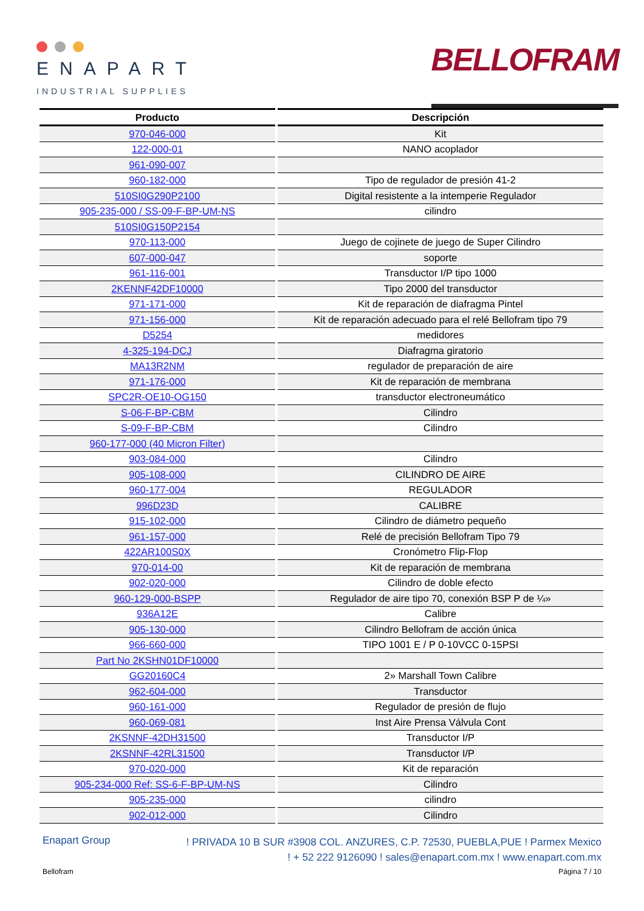ENAPART
INDUSTRIAL SUPPLIES
BELLOFRAM
| Producto | Descripción |
| --- | --- |
| 970-046-000 | Kit |
| 122-000-01 | NANO acoplador |
| 961-090-007 | |
| 960-182-000 | Tipo de regulador de presión 41-2 |
| 510SI0G290P2100 | Digital resistente a la intemperie Regulador |
| 905-235-000 / SS-09-F-BP-UM-NS | cilindro |
| 510SI0G150P2154 | |
| 970-113-000 | Juego de cojinete de juego de Super Cilindro |
| 607-000-047 | soporte |
| 961-116-001 | Transductor I/P tipo 1000 |
| 2KENNF42DF10000 | Tipo 2000 del transductor |
| 971-171-000 | Kit de reparación de diafragma Pintel |
| 971-156-000 | Kit de reparación adecuado para el relé Bellofram tipo 79 |
| D5254 | medidores |
| 4-325-194-DCJ | Diafragma giratorio |
| MA13R2NM | regulador de preparación de aire |
| 971-176-000 | Kit de reparación de membrana |
| SPC2R-OE10-OG150 | transductor electroneumático |
| S-06-F-BP-CBM | Cilindro |
| S-09-F-BP-CBM | Cilindro |
| 960-177-000 (40 Micron Filter) | |
| 903-084-000 | Cilindro |
| 905-108-000 | CILINDRO DE AIRE |
| 960-177-004 | REGULADOR |
| 996D23D | CALIBRE |
| 915-102-000 | Cilindro de diámetro pequeño |
| 961-157-000 | Relé de precisión Bellofram Tipo 79 |
| 422AR100S0X | Cronómetro Flip-Flop |
| 970-014-00 | Kit de reparación de membrana |
| 902-020-000 | Cilindro de doble efecto |
| 960-129-000-BSPP | Regulador de aire tipo 70, conexión BSP P de ¼» |
| 936A12E | Calibre |
| 905-130-000 | Cilindro Bellofram de acción única |
| 966-660-000 | TIPO 1001 E / P 0-10VCC 0-15PSI |
| Part No 2KSHN01DF10000 | |
| GG20160C4 | 2» Marshall Town Calibre |
| 962-604-000 | Transductor |
| 960-161-000 | Regulador de presión de flujo |
| 960-069-081 | Inst Aire Prensa Válvula Cont |
| 2KSNNF-42DH31500 | Transductor I/P |
| 2KSNNF-42RL31500 | Transductor I/P |
| 970-020-000 | Kit de reparación |
| 905-234-000 Ref: SS-6-F-BP-UM-NS | Cilindro |
| 905-235-000 | cilindro |
| 902-012-000 | Cilindro |
Enapart Group
! PRIVADA 10 B SUR #3908 COL. ANZURES, C.P. 72530, PUEBLA,PUE ! Parmex Mexico
! + 52 222 9126090 ! sales@enapart.com.mx ! www.enapart.com.mx
Bellofram Página 7 / 10